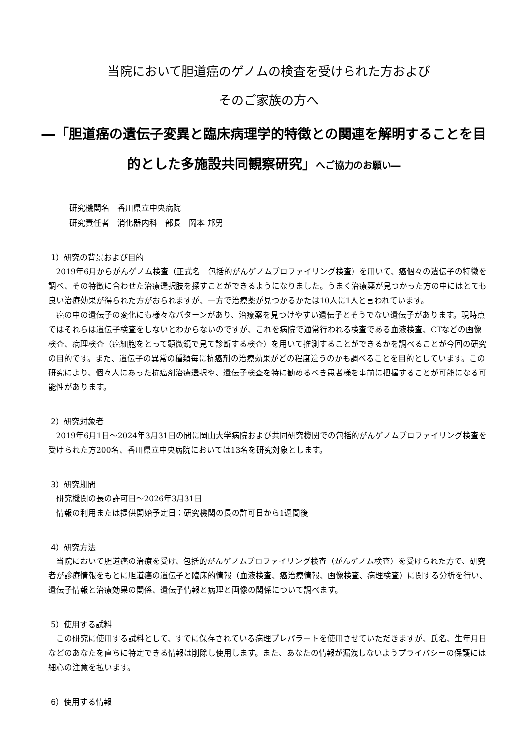当院において胆道癌のゲノムの検査を受けられた方および
そのご家族の方へ
―「胆道癌の遺伝子変異と臨床病理学的特徴との関連を解明することを目的とした多施設共同観察研究」へご協力のお願い―
研究機関名　香川県立中央病院
研究責任者　消化器内科　部長　岡本 邦男
1）研究の背景および目的
2019年6月からがんゲノム検査（正式名　包括的がんゲノムプロファイリング検査）を用いて、癌個々の遺伝子の特徴を調べ、その特徴に合わせた治療選択肢を探すことができるようになりました。うまく治療薬が見つかった方の中にはとても良い治療効果が得られた方がおられますが、一方で治療薬が見つかるかたは10人に1人と言われています。
癌の中の遺伝子の変化にも様々なパターンがあり、治療薬を見つけやすい遺伝子とそうでない遺伝子があります。現時点ではそれらは遺伝子検査をしないとわからないのですが、これを病院で通常行われる検査である血液検査、CTなどの画像検査、病理検査（癌細胞をとって顕微鏡で見て診断する検査）を用いて推測することができるかを調べることが今回の研究の目的です。また、遺伝子の異常の種類毎に抗癌剤の治療効果がどの程度違うのかも調べることを目的としています。この研究により、個々人にあった抗癌剤治療選択や、遺伝子検査を特に勧めるべき患者様を事前に把握することが可能になる可能性があります。
2）研究対象者
2019年6月1日～2024年3月31日の間に岡山大学病院および共同研究機関での包括的がんゲノムプロファイリング検査を受けられた方200名、香川県立中央病院においては13名を研究対象とします。
3）研究期間
研究機関の長の許可日～2026年3月31日
情報の利用または提供開始予定日：研究機関の長の許可日から1週間後
4）研究方法
当院において胆道癌の治療を受け、包括的がんゲノムプロファイリング検査（がんゲノム検査）を受けられた方で、研究者が診療情報をもとに胆道癌の遺伝子と臨床的情報（血液検査、癌治療情報、画像検査、病理検査）に関する分析を行い、遺伝子情報と治療効果の関係、遺伝子情報と病理と画像の関係について調べます。
5）使用する試料
この研究に使用する試料として、すでに保存されている病理プレパラートを使用させていただきますが、氏名、生年月日などのあなたを直ちに特定できる情報は削除し使用します。また、あなたの情報が漏洩しないようプライバシーの保護には細心の注意を払います。
6）使用する情報